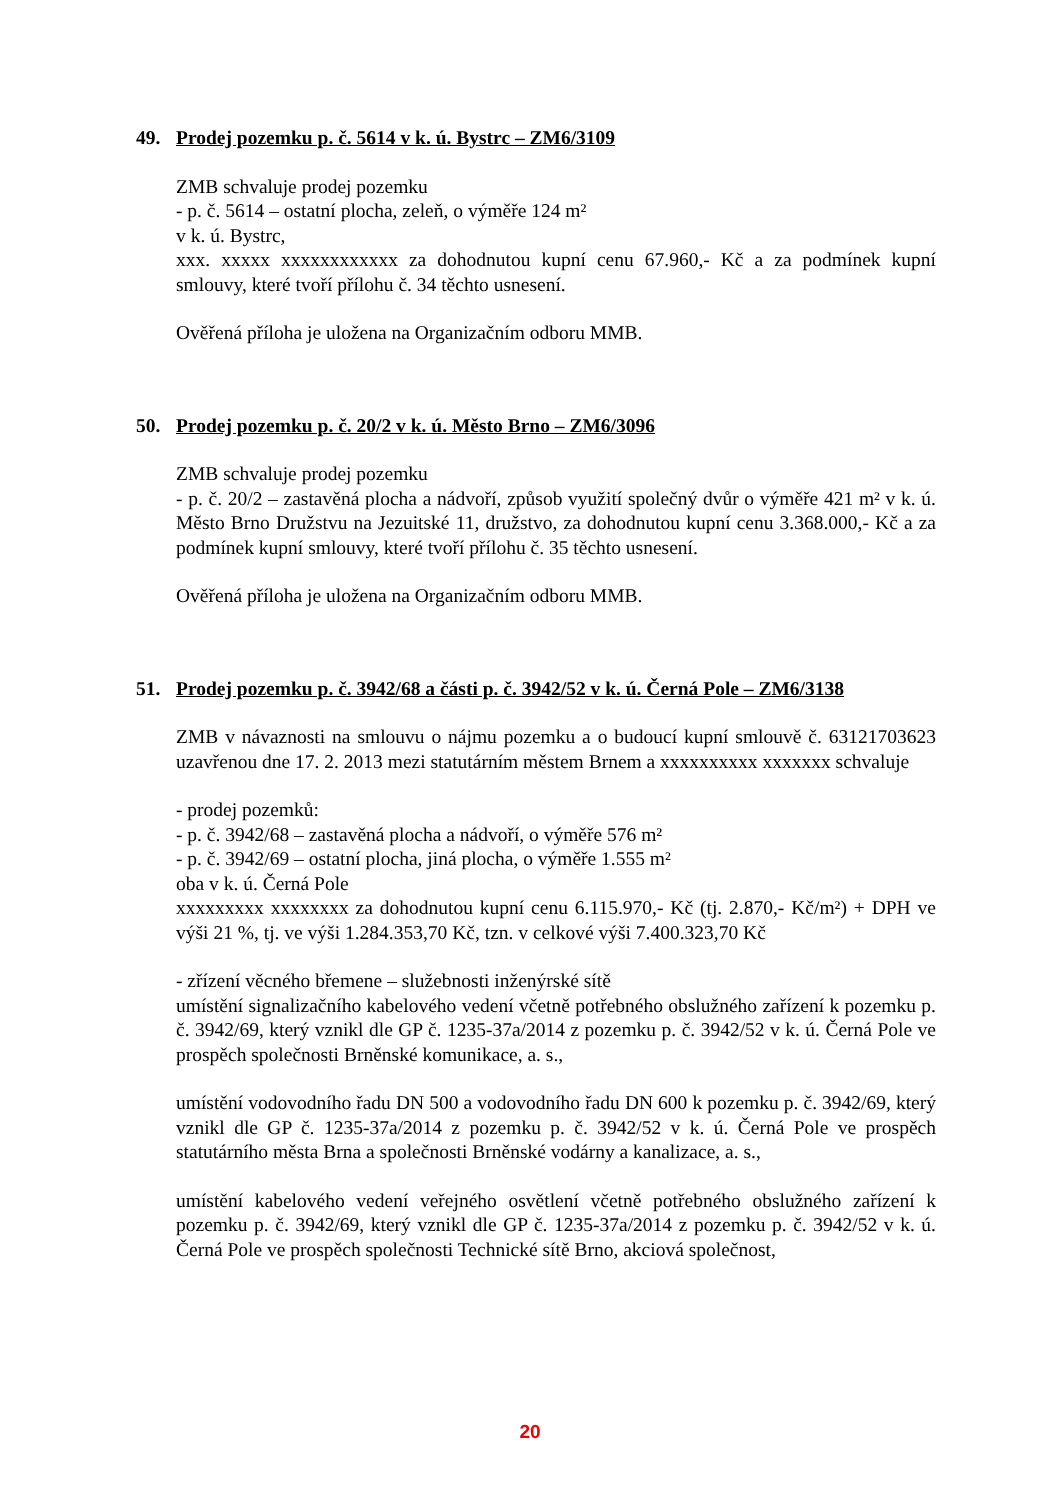49. Prodej pozemku p. č. 5614 v k. ú. Bystrc – ZM6/3109
ZMB schvaluje prodej pozemku
- p. č. 5614 – ostatní plocha, zeleň, o výměře 124 m²
v k. ú. Bystrc,
xxx. xxxxx xxxxxxxxxxxx za dohodnutou kupní cenu 67.960,- Kč a za podmínek kupní smlouvy, které tvoří přílohu č. 34 těchto usnesení.
Ověřená příloha je uložena na Organizačním odboru MMB.
50. Prodej pozemku p. č. 20/2 v k. ú. Město Brno – ZM6/3096
ZMB schvaluje prodej pozemku
- p. č. 20/2 – zastavěná plocha a nádvoří, způsob využití společný dvůr o výměře 421 m² v k. ú. Město Brno Družstvu na Jezuitské 11, družstvo, za dohodnutou kupní cenu 3.368.000,- Kč a za podmínek kupní smlouvy, které tvoří přílohu č. 35 těchto usnesení.
Ověřená příloha je uložena na Organizačním odboru MMB.
51. Prodej pozemku p. č. 3942/68 a části p. č. 3942/52 v k. ú. Černá Pole – ZM6/3138
ZMB v návaznosti na smlouvu o nájmu pozemku a o budoucí kupní smlouvě č. 63121703623 uzavřenou dne 17. 2. 2013 mezi statutárním městem Brnem a xxxxxxxxxx xxxxxxx schvaluje
- prodej pozemků:
- p. č. 3942/68 – zastavěná plocha a nádvoří, o výměře 576 m²
- p. č. 3942/69 – ostatní plocha, jiná plocha, o výměře 1.555 m²
oba v k. ú. Černá Pole
xxxxxxxxx xxxxxxxx za dohodnutou kupní cenu 6.115.970,- Kč (tj. 2.870,- Kč/m²) + DPH ve výši 21 %, tj. ve výši 1.284.353,70 Kč, tzn. v celkové výši 7.400.323,70 Kč
- zřízení věcného břemene – služebnosti inženýrské sítě
umístění signalizačního kabelového vedení včetně potřebného obslužného zařízení k pozemku p. č. 3942/69, který vznikl dle GP č. 1235-37a/2014 z pozemku p. č. 3942/52 v k. ú. Černá Pole ve prospěch společnosti Brněnské komunikace, a. s.,
umístění vodovodního řadu DN 500 a vodovodního řadu DN 600 k pozemku p. č. 3942/69, který vznikl dle GP č. 1235-37a/2014 z pozemku p. č. 3942/52 v k. ú. Černá Pole ve prospěch statutárního města Brna a společnosti Brněnské vodárny a kanalizace, a. s.,
umístění kabelového vedení veřejného osvětlení včetně potřebného obslužného zařízení k pozemku p. č. 3942/69, který vznikl dle GP č. 1235-37a/2014 z pozemku p. č. 3942/52 v k. ú. Černá Pole ve prospěch společnosti Technické sítě Brno, akciová společnost,
20